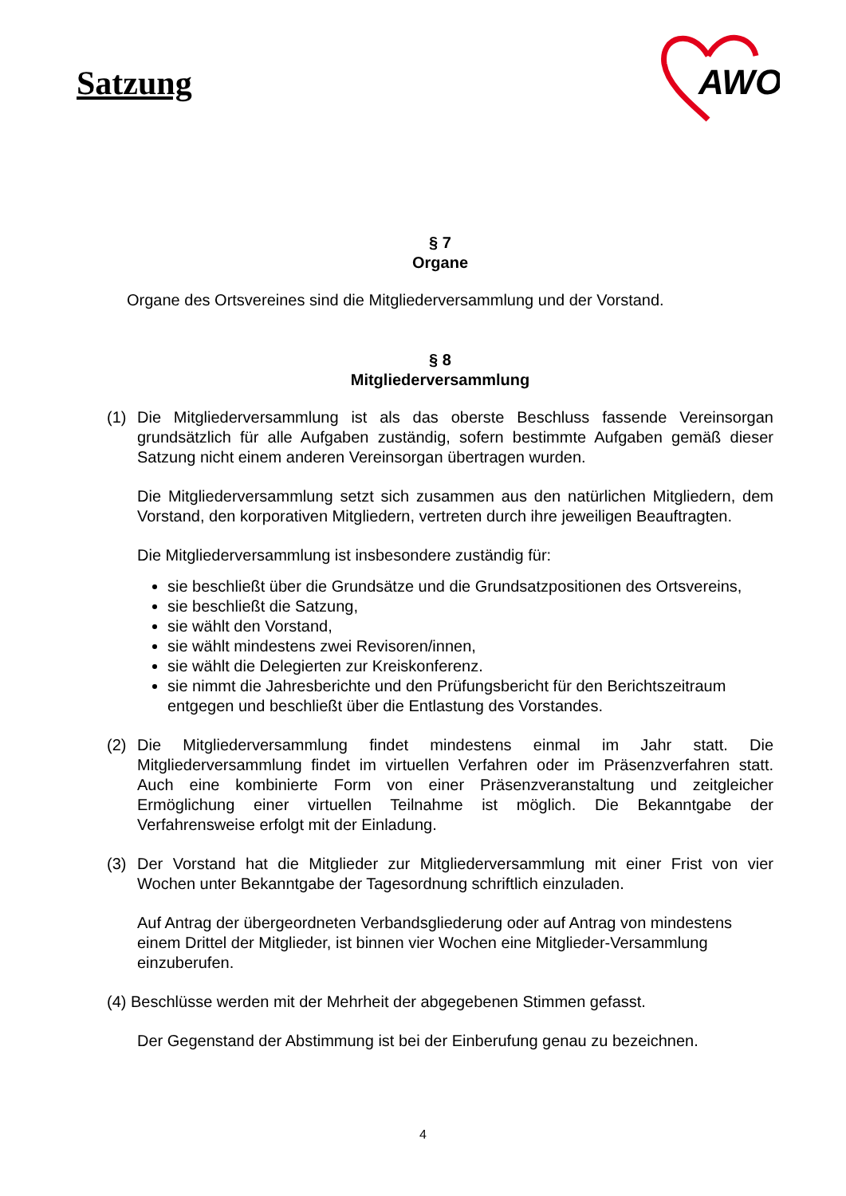Satzung
AWO
§ 7
Organe
Organe des Ortsvereines sind die Mitgliederversammlung und der Vorstand.
§ 8
Mitgliederversammlung
(1) Die Mitgliederversammlung ist als das oberste Beschluss fassende Vereinsorgan grundsätzlich für alle Aufgaben zuständig, sofern bestimmte Aufgaben gemäß dieser Satzung nicht einem anderen Vereinsorgan übertragen wurden.
Die Mitgliederversammlung setzt sich zusammen aus den natürlichen Mitgliedern, dem Vorstand, den korporativen Mitgliedern, vertreten durch ihre jeweiligen Beauftragten.
Die Mitgliederversammlung ist insbesondere zuständig für:
sie beschließt über die Grundsätze und die Grundsatzpositionen des Ortsvereins,
sie beschließt die Satzung,
sie wählt den Vorstand,
sie wählt mindestens zwei Revisoren/innen,
sie wählt die Delegierten zur Kreiskonferenz.
sie nimmt die Jahresberichte und den Prüfungsbericht für den Berichtszeitraum entgegen und beschließt über die Entlastung des Vorstandes.
(2) Die Mitgliederversammlung findet mindestens einmal im Jahr statt. Die Mitgliederversammlung findet im virtuellen Verfahren oder im Präsenzverfahren statt. Auch eine kombinierte Form von einer Präsenzveranstaltung und zeitgleicher Ermöglichung einer virtuellen Teilnahme ist möglich. Die Bekanntgabe der Verfahrensweise erfolgt mit der Einladung.
(3) Der Vorstand hat die Mitglieder zur Mitgliederversammlung mit einer Frist von vier Wochen unter Bekanntgabe der Tagesordnung schriftlich einzuladen.
Auf Antrag der übergeordneten Verbandsgliederung oder auf Antrag von mindestens einem Drittel der Mitglieder, ist binnen vier Wochen eine Mitglieder-Versammlung einzuberufen.
(4) Beschlüsse werden mit der Mehrheit der abgegebenen Stimmen gefasst.
Der Gegenstand der Abstimmung ist bei der Einberufung genau zu bezeichnen.
4